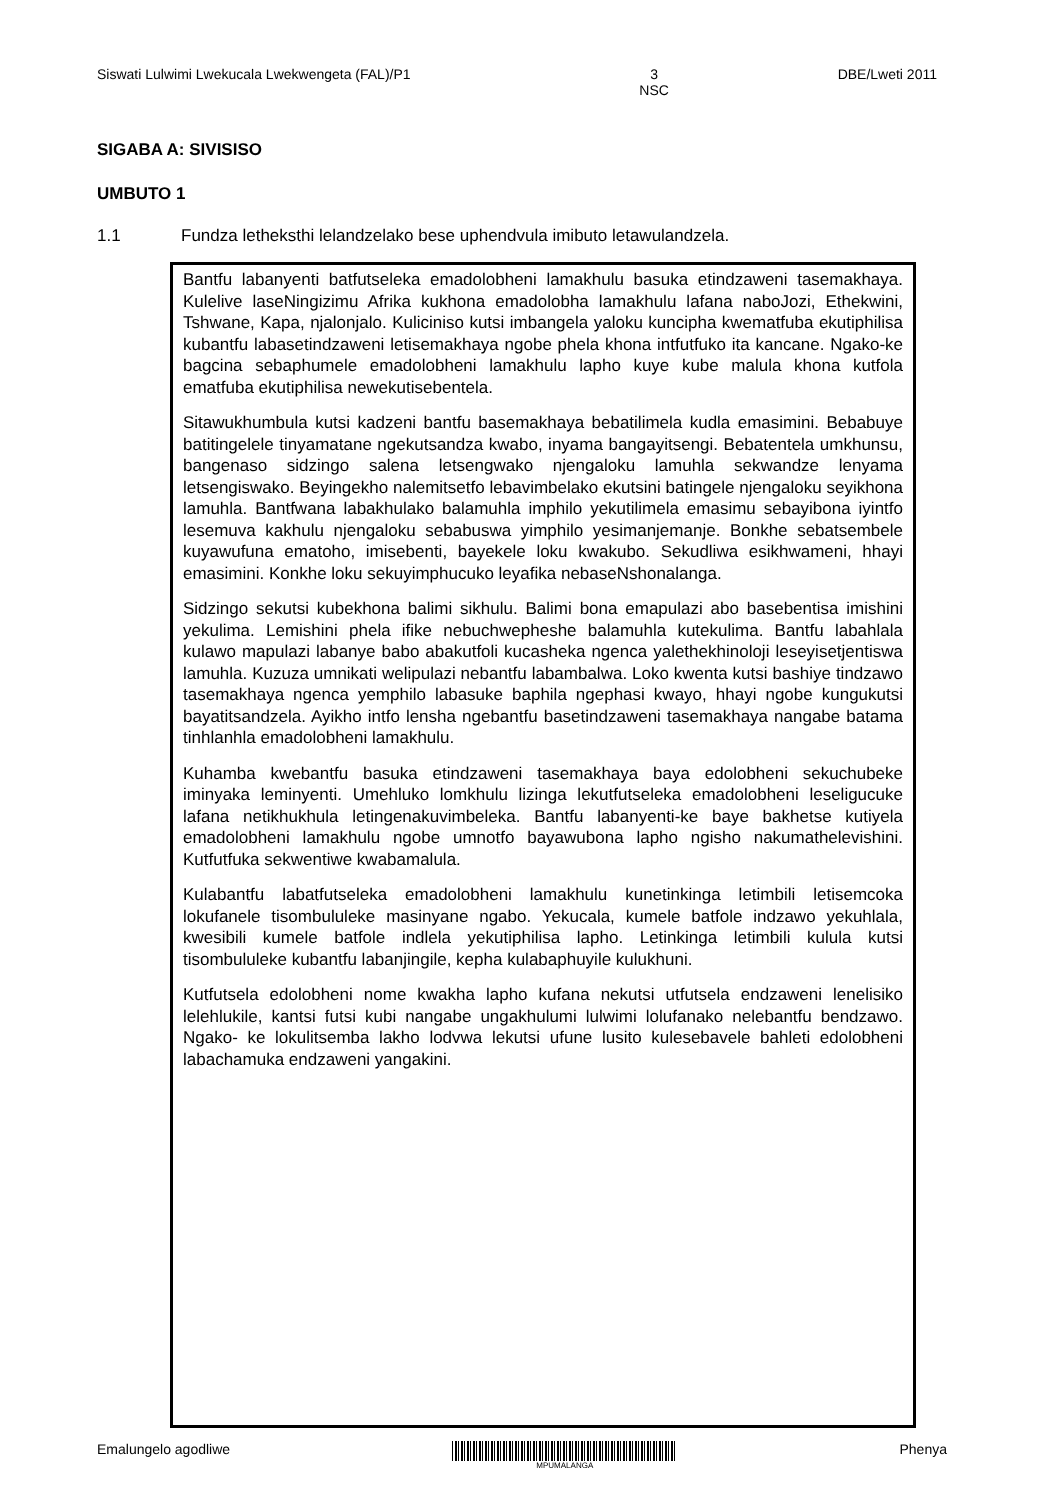Siswati Lulwimi Lwekucala Lwekwengeta (FAL)/P1 3
NSC DBE/Lweti 2011
SIGABA A: SIVISISO
UMBUTO 1
1.1 Fundza letheksthi lelandzelako bese uphendvula imibuto letawulandzela.
Bantfu labanyenti batfutseleka emadolobheni lamakhulu basuka etindzaweni tasemakhaya. Kulelive laseNingizimu Afrika kukhona emadolobha lamakhulu lafana naboJozi, Ethekwini, Tshwane, Kapa, njalonjalo. Kuliciniso kutsi imbangela yaloku kuncipha kwematfuba ekutiphilisa kubantfu labasetindzaweni letisemakhaya ngobe phela khona intfutfuko ita kancane. Ngako-ke bagcina sebaphumele emadolobheni lamakhulu lapho kuye kube malula khona kutfola ematfuba ekutiphilisa newekutisebentela.
Sitawukhumbula kutsi kadzeni bantfu basemakhaya bebatilimela kudla emasimini. Bebabuye batitingelele tinyamatane ngekutsandza kwabo, inyama bangayitsengi. Bebatentela umkhunsu, bangenaso sidzingo salena letsengwako njengaloku lamuhla sekwandze lenyama letsengiswako. Beyingekho nalemitsetfo lebavimbelako ekutsini batingele njengaloku seyikhona lamuhla. Bantfwana labakhulako balamuhla imphilo yekutilimela emasimu sebayibona iyintfo lesemuva kakhulu njengaloku sebabuswa yimphilo yesimanjemanje. Bonkhe sebatsembele kuyawufuna ematoho, imisebenti, bayekele loku kwakubo. Sekudliwa esikhwameni, hhayi emasimini. Konkhe loku sekuyimphucuko leyafika nebaseNshonalanga.
Sidzingo sekutsi kubekhona balimi sikhulu. Balimi bona emapulazi abo basebentisa imishini yekulima. Lemishini phela ifike nebuchwepheshe balamuhla kutekulima. Bantfu labahlala kulawo mapulazi labanye babo abakutfoli kucasheka ngenca yalethekhinoloji leseyisetjentiswa lamuhla. Kuzuza umnikati welipulazi nebantfu labambalwa. Loko kwenta kutsi bashiye tindzawo tasemakhaya ngenca yemphilo labasuke baphila ngephasi kwayo, hhayi ngobe kungukutsi bayatitsandzela. Ayikho intfo lensha ngebantfu basetindzaweni tasemakhaya nangabe batama tinhlanhla emadolobheni lamakhulu.
Kuhamba kwebantfu basuka etindzaweni tasemakhaya baya edolobheni sekuchubeke iminyaka leminyenti. Umehluko lomkhulu lizinga lekutfutseleka emadolobheni leseligucuke lafana netikhukhula letingenakuvimbeleka. Bantfu labanyenti-ke baye bakhetse kutiyela emadolobheni lamakhulu ngobe umnotfo bayawubona lapho ngisho nakumathelevishini. Kutfutfuka sekwentiwe kwabamalula.
Kulabantfu labatfutseleka emadolobheni lamakhulu kunetinkinga letimbili letisemcoka lokufanele tisombululeke masinyane ngabo. Yekucala, kumele batfole indzawo yekuhlala, kwesibili kumele batfole indlela yekutiphilisa lapho. Letinkinga letimbili kulula kutsi tisombululeke kubantfu labanjingile, kepha kulabaphuyile kulukhuni.
Kutfutsela edolobheni nome kwakha lapho kufana nekutsi utfutsela endzaweni lenelisiko lelehlukile, kantsi futsi kubi nangabe ungakhulumi lulwimi lolufanako nelebantfu bendzawo. Ngako- ke lokulitsemba lakho lodvwa lekutsi ufune lusito kulesebavele bahleti edolobheni labachamuka endzaweni yangakini.
Emalungelo agodliwe
MPUMALANGA
Phenya